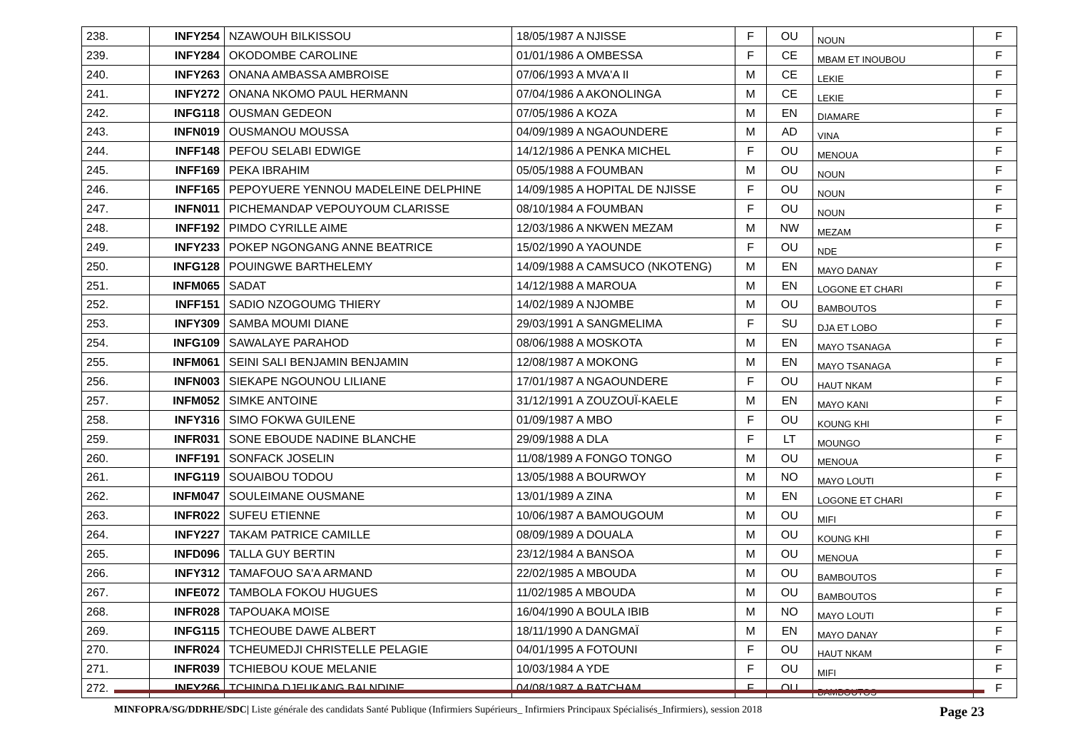| 238. | INFY254 | NZAWOUH BILKISSOU | 18/05/1987 A NJISSE | F | OU | NOUN | F |
| 239. | INFY284 | OKODOMBE CAROLINE | 01/01/1986 A OMBESSA | F | CE | MBAM ET INOUBOU | F |
| 240. | INFY263 | ONANA AMBASSA AMBROISE | 07/06/1993 A MVA'A II | M | CE | LEKIE | F |
| 241. | INFY272 | ONANA NKOMO PAUL HERMANN | 07/04/1986 A AKONOLINGA | M | CE | LEKIE | F |
| 242. | INFG118 | OUSMAN GEDEON | 07/05/1986 A KOZA | M | EN | DIAMARE | F |
| 243. | INFN019 | OUSMANOU MOUSSA | 04/09/1989 A NGAOUNDERE | M | AD | VINA | F |
| 244. | INFF148 | PEFOU SELABI EDWIGE | 14/12/1986 A PENKA MICHEL | F | OU | MENOUA | F |
| 245. | INFF169 | PEKA IBRAHIM | 05/05/1988 A FOUMBAN | M | OU | NOUN | F |
| 246. | INFF165 | PEPOYUERE YENNOU MADELEINE DELPHINE | 14/09/1985 A HOPITAL DE NJISSE | F | OU | NOUN | F |
| 247. | INFN011 | PICHEMANDAP VEPOUYOUM CLARISSE | 08/10/1984 A FOUMBAN | F | OU | NOUN | F |
| 248. | INFF192 | PIMDO CYRILLE AIME | 12/03/1986 A NKWEN MEZAM | M | NW | MEZAM | F |
| 249. | INFY233 | POKEP NGONGANG ANNE BEATRICE | 15/02/1990 A YAOUNDE | F | OU | NDE | F |
| 250. | INFG128 | POUINGWE BARTHELEMY | 14/09/1988 A CAMSUCO (NKOTENG) | M | EN | MAYO DANAY | F |
| 251. | INFM065 | SADAT | 14/12/1988 A MAROUA | M | EN | LOGONE ET CHARI | F |
| 252. | INFF151 | SADIO NZOGOUMG THIERY | 14/02/1989 A NJOMBE | M | OU | BAMBOUTOS | F |
| 253. | INFY309 | SAMBA MOUMI DIANE | 29/03/1991 A SANGMELIMA | F | SU | DJA ET LOBO | F |
| 254. | INFG109 | SAWALAYE PARAHOD | 08/06/1988 A MOSKOTA | M | EN | MAYO TSANAGA | F |
| 255. | INFM061 | SEINI SALI BENJAMIN BENJAMIN | 12/08/1987 A MOKONG | M | EN | MAYO TSANAGA | F |
| 256. | INFN003 | SIEKAPE NGOUNOU LILIANE | 17/01/1987 A NGAOUNDERE | F | OU | HAUT NKAM | F |
| 257. | INFM052 | SIMKE ANTOINE | 31/12/1991 A ZOUZOUÏ-KAELE | M | EN | MAYO KANI | F |
| 258. | INFY316 | SIMO FOKWA GUILENE | 01/09/1987 A MBO | F | OU | KOUNG KHI | F |
| 259. | INFR031 | SONE EBOUDE NADINE BLANCHE | 29/09/1988 A DLA | F | LT | MOUNGO | F |
| 260. | INFF191 | SONFACK JOSELIN | 11/08/1989 A FONGO TONGO | M | OU | MENOUA | F |
| 261. | INFG119 | SOUAIBOU TODOU | 13/05/1988 A BOURWOY | M | NO | MAYO LOUTI | F |
| 262. | INFM047 | SOULEIMANE OUSMANE | 13/01/1989 A ZINA | M | EN | LOGONE ET CHARI | F |
| 263. | INFR022 | SUFEU ETIENNE | 10/06/1987 A BAMOUGOUM | M | OU | MIFI | F |
| 264. | INFY227 | TAKAM PATRICE CAMILLE | 08/09/1989 A DOUALA | M | OU | KOUNG KHI | F |
| 265. | INFD096 | TALLA GUY BERTIN | 23/12/1984 A BANSOA | M | OU | MENOUA | F |
| 266. | INFY312 | TAMAFOUO SA'A ARMAND | 22/02/1985 A MBOUDA | M | OU | BAMBOUTOS | F |
| 267. | INFE072 | TAMBOLA FOKOU HUGUES | 11/02/1985 A MBOUDA | M | OU | BAMBOUTOS | F |
| 268. | INFR028 | TAPOUAKA MOISE | 16/04/1990 A BOULA IBIB | M | NO | MAYO LOUTI | F |
| 269. | INFG115 | TCHEOUBE DAWE ALBERT | 18/11/1990 A DANGMAÏ | M | EN | MAYO DANAY | F |
| 270. | INFR024 | TCHEUMEDJI CHRISTELLE PELAGIE | 04/01/1995 A FOTOUNI | F | OU | HAUT NKAM | F |
| 271. | INFR039 | TCHIEBOU KOUE MELANIE | 10/03/1984 A YDE | F | OU | MIFI | F |
| 272. | INFY266 | TCHINDA DJEUKANG BALNDINE | 04/08/1987 A BATCHAM | F | OU | BAMBOUTOS | F |
MINFOPRA/SG/DDRHE/SDC| Liste générale des candidats Santé Publique (Infirmiers Supérieurs_ Infirmiers Principaux Spécialisés_Infirmiers), session 2018 Page 23